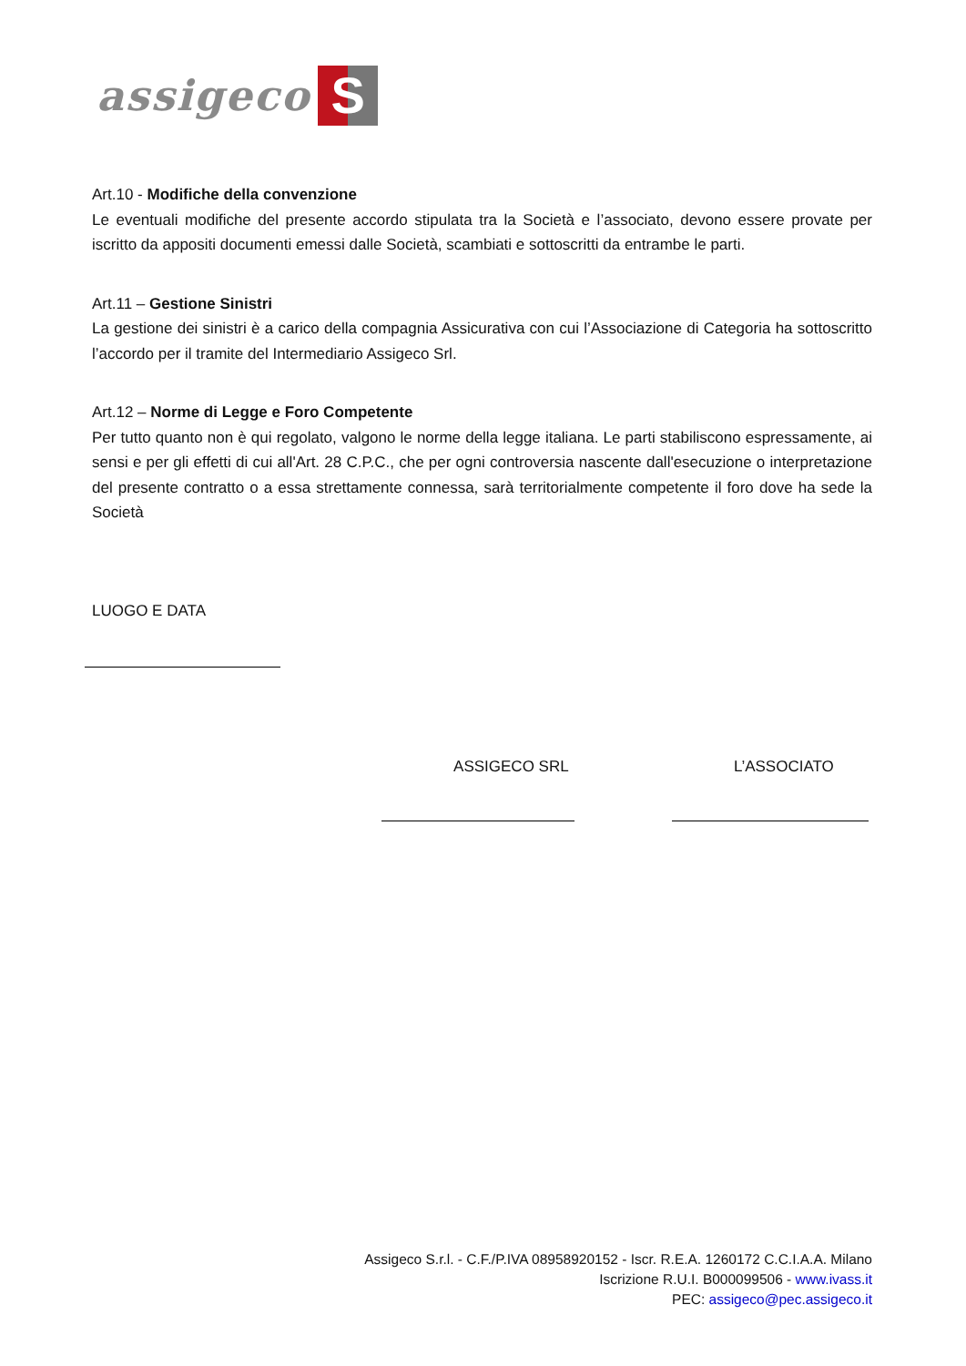assigeco S
Art.10 - Modifiche della convenzione
Le eventuali modifiche del presente accordo stipulata tra la Società e l’associato, devono essere provate per iscritto da appositi documenti emessi dalle Società, scambiati e sottoscritti da entrambe le parti.
Art.11 – Gestione Sinistri
La gestione dei sinistri è a carico della compagnia Assicurativa con cui l’Associazione di Categoria ha sottoscritto l’accordo per il tramite del Intermediario Assigeco Srl.
Art.12 – Norme di Legge e Foro Competente
Per tutto quanto non è qui regolato, valgono le norme della legge italiana. Le parti stabiliscono espressamente, ai sensi e per gli effetti di cui all'Art. 28 C.P.C., che per ogni controversia nascente dall'esecuzione o interpretazione del presente contratto o a essa strettamente connessa, sarà territorialmente competente il foro dove ha sede la Società
LUOGO E DATA
ASSIGECO SRL L’ASSOCIATO
Assigeco S.r.l. - C.F./P.IVA 08958920152 - Iscr. R.E.A. 1260172 C.C.I.A.A. Milano
Iscrizione R.U.I. B000099506 - www.ivass.it
PEC: assigeco@pec.assigeco.it